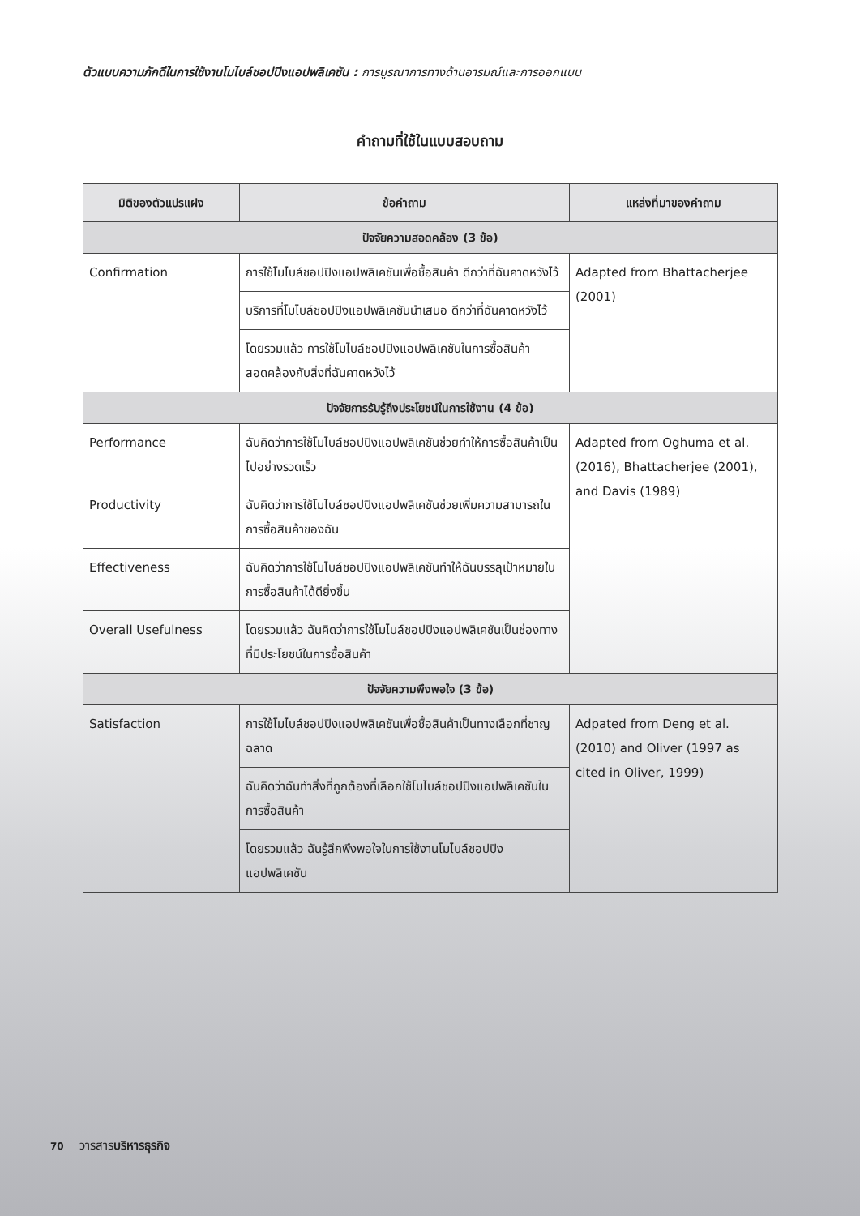ตัวแบบความภักดีในการใช้งานโมไบล์ชอปปิงแอปพลิเคชัน : การบูรณาการทางด้านอารมณ์และการออกแบบ
คำถามที่ใช้ในแบบสอบถาม
| มิติของตัวแปรแฝง | ข้อคำถาม | แหล่งที่มาของคำถาม |
| --- | --- | --- |
| ปัจจัยความสอดคล้อง (3 ข้อ) | | |
| Confirmation | การใช้โมไบล์ชอปปิงแอปพลิเคชันเพื่อซื้อสินค้า ดีกว่าที่ฉันคาดหวังไว้ | Adapted from Bhattacherjee (2001) |
| | บริการที่โมไบล์ชอปปิงแอปพลิเคชันนำเสนอ ดีกว่าที่ฉันคาดหวังไว้ | |
| | โดยรวมแล้ว การใช้โมไบล์ชอปปิงแอปพลิเคชันในการซื้อสินค้า สอดคล้องกับสิ่งที่ฉันคาดหวังไว้ | |
| ปัจจัยการรับรู้ถึงประโยชน์ในการใช้งาน (4 ข้อ) | | |
| Performance | ฉันคิดว่าการใช้โมไบล์ชอปปิงแอปพลิเคชันช่วยทำให้การซื้อสินค้าเป็นไปอย่างรวดเร็ว | Adapted from Oghuma et al. (2016), Bhattacherjee (2001), and Davis (1989) |
| Productivity | ฉันคิดว่าการใช้โมไบล์ชอปปิงแอปพลิเคชันช่วยเพิ่มความสามารถในการซื้อสินค้าของฉัน | |
| Effectiveness | ฉันคิดว่าการใช้โมไบล์ชอปปิงแอปพลิเคชันทำให้ฉันบรรลุเป้าหมายในการซื้อสินค้าได้ดียิ่งขึ้น | |
| Overall Usefulness | โดยรวมแล้ว ฉันคิดว่าการใช้โมไบล์ชอปปิงแอปพลิเคชันเป็นช่องทางที่มีประโยชน์ในการซื้อสินค้า | |
| ปัจจัยความพึงพอใจ (3 ข้อ) | | |
| Satisfaction | การใช้โมไบล์ชอปปิงแอปพลิเคชันเพื่อซื้อสินค้าเป็นทางเลือกที่ชาญฉลาด | Adpated from Deng et al. (2010) and Oliver (1997 as cited in Oliver, 1999) |
| | ฉันคิดว่าฉันทำสิ่งที่ถูกต้องที่เลือกใช้โมไบล์ชอปปิงแอปพลิเคชันในการซื้อสินค้า | |
| | โดยรวมแล้ว ฉันรู้สึกพึงพอใจในการใช้งานโมไบล์ชอปปิงแอปพลิเคชัน | |
70 วารสารบริหารธุรกิจ